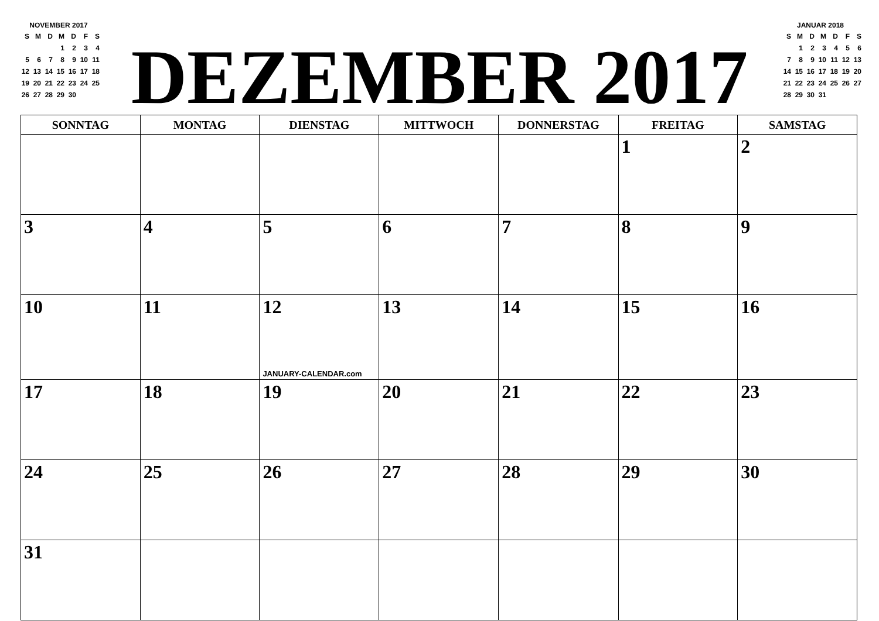NOVEMBER 2017
| S | M | D | M | D | F | S |
| | | | 1 | 2 | 3 | 4 |
| 5 | 6 | 7 | 8 | 9 | 10 | 11 |
| 12 | 13 | 14 | 15 | 16 | 17 | 18 |
| 19 | 20 | 21 | 22 | 23 | 24 | 25 |
| 26 | 27 | 28 | 29 | 30 | | |
DEZEMBER 2017
JANUAR 2018
| S | M | D | M | D | F | S |
| | 1 | 2 | 3 | 4 | 5 | 6 |
| 7 | 8 | 9 | 10 | 11 | 12 | 13 |
| 14 | 15 | 16 | 17 | 18 | 19 | 20 |
| 21 | 22 | 23 | 24 | 25 | 26 | 27 |
| 28 | 29 | 30 | 31 | | | |
| SONNTAG | MONTAG | DIENSTAG | MITTWOCH | DONNERSTAG | FREITAG | SAMSTAG |
| --- | --- | --- | --- | --- | --- | --- |
| | | | | | 1 | 2 |
| 3 | 4 | 5 | 6 | 7 | 8 | 9 |
| 10 | 11 | 12 JANUARY-CALENDAR.com | 13 | 14 | 15 | 16 |
| 17 | 18 | 19 | 20 | 21 | 22 | 23 |
| 24 | 25 | 26 | 27 | 28 | 29 | 30 |
| 31 | | | | | | |